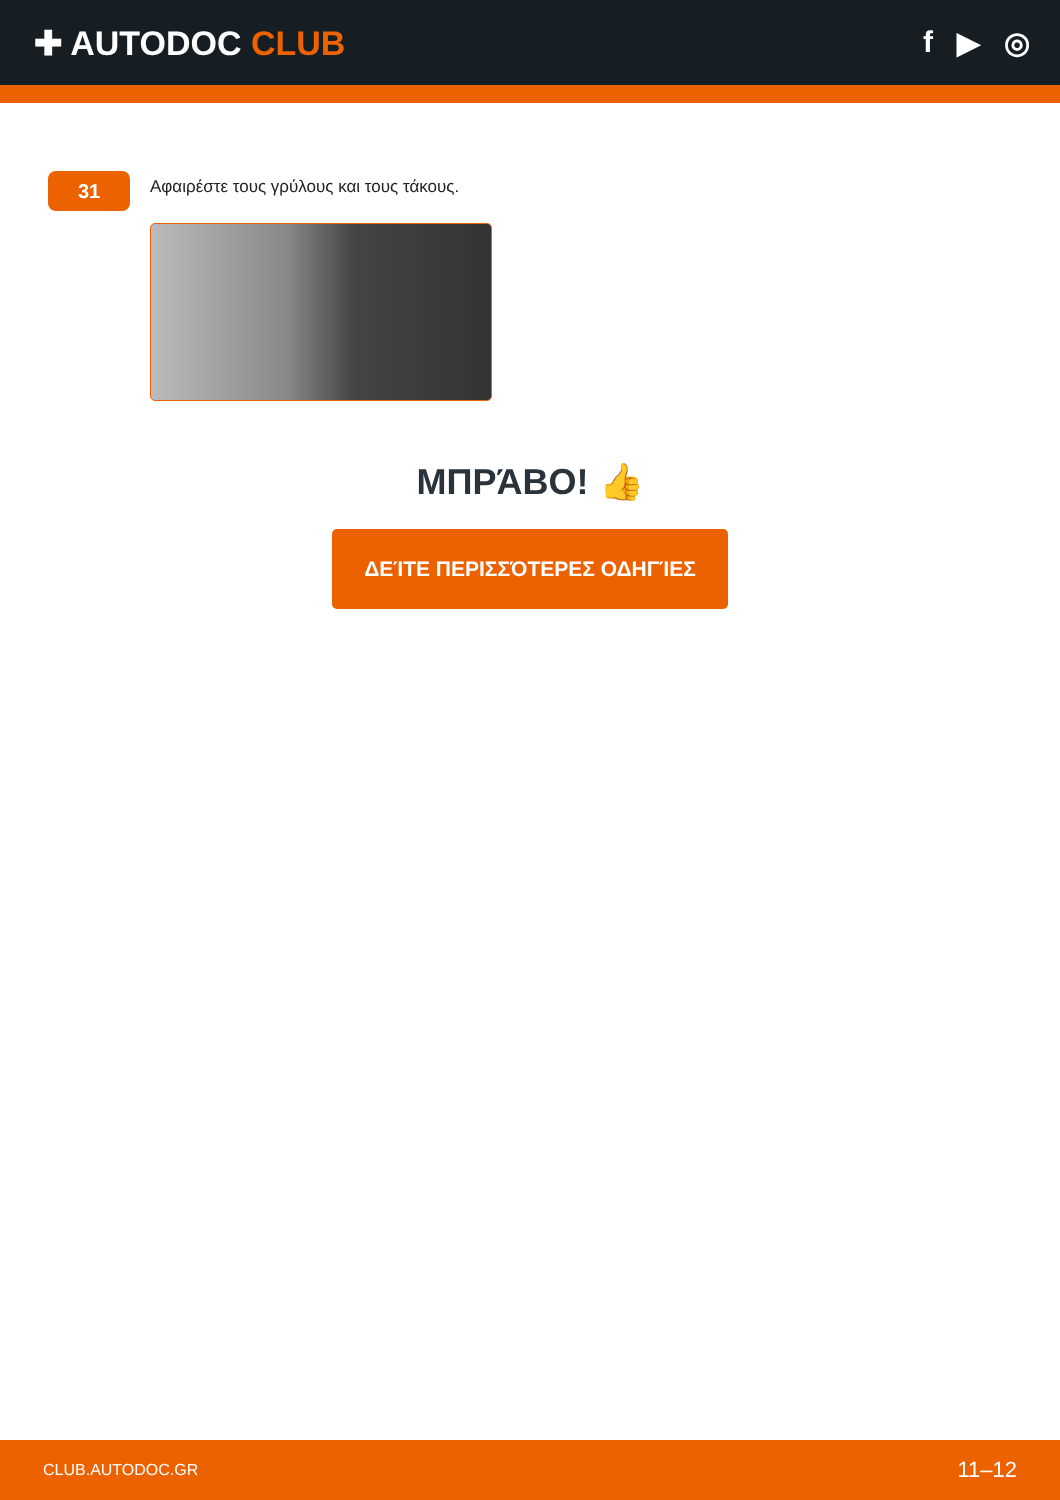✚ AUTODOC CLUB f ▶ ◎
31
Αφαιρέστε τους γρύλους και τους τάκους.
ΜΠΡΆΒΟ! 👍
ΔΕΊΤΕ ΠΕΡΙΣΣΌΤΕΡΕΣ ΟΔΗΓΊΕΣ
CLUB.AUTODOC.GR 11–12